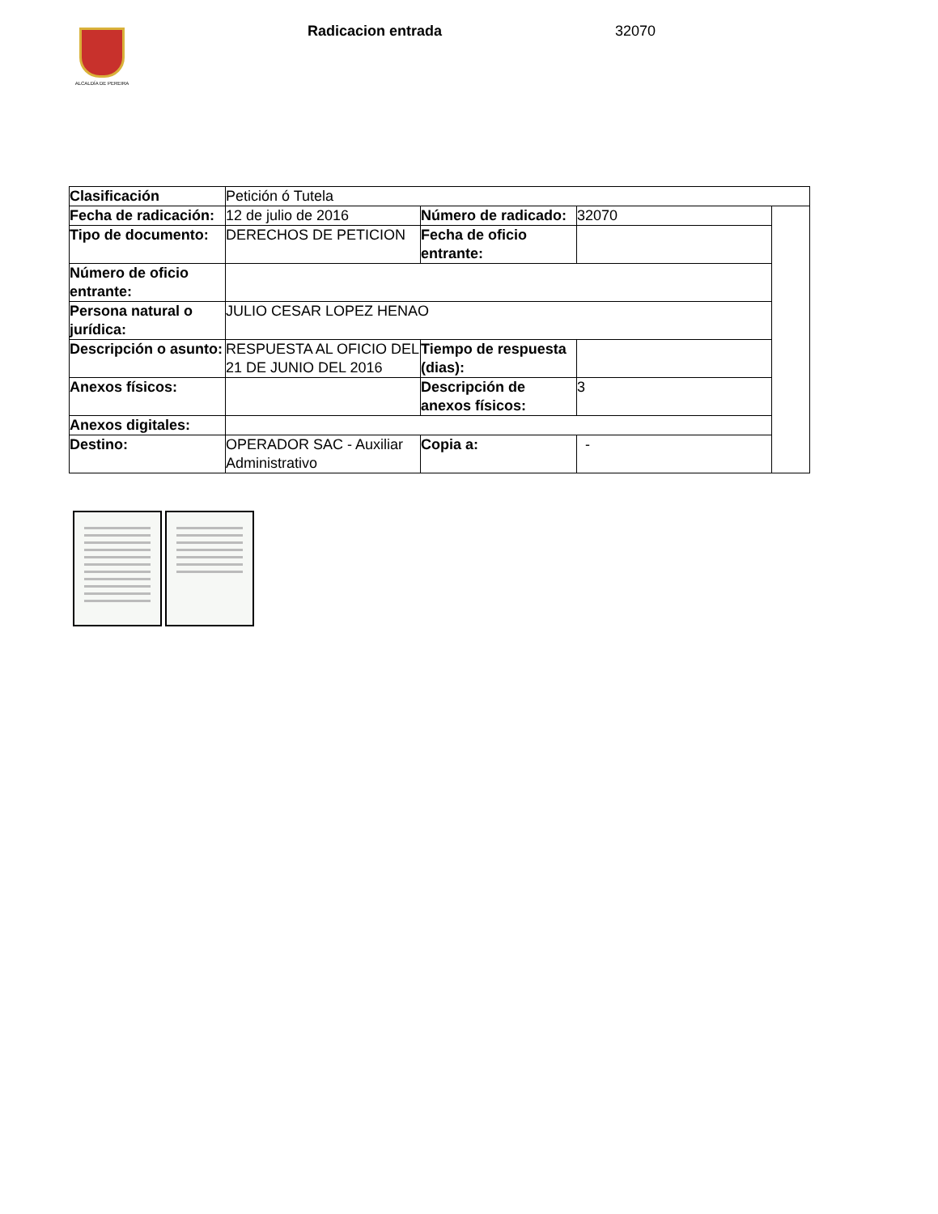ALCALDÍA DE PEREIRA Radicacion entrada 32070
| Clasificación | Petición ó Tutela | | | |
| Fecha de radicación: | 12 de julio de 2016 | Número de radicado: | 32070 | |
| Tipo de documento: | DERECHOS DE PETICION | Fecha de oficio entrante: | | |
| Número de oficio entrante: | | | | |
| Persona natural o jurídica: | JULIO CESAR LOPEZ HENAO | | | |
| Descripción o asunto: | RESPUESTA AL OFICIO DEL 21 DE JUNIO DEL 2016 | Tiempo de respuesta (dias): | | |
| Anexos físicos: | | Descripción de anexos físicos: | 3 | |
| Anexos digitales: | | | | |
| Destino: | OPERADOR SAC - Auxiliar Administrativo | Copia a: | - | |